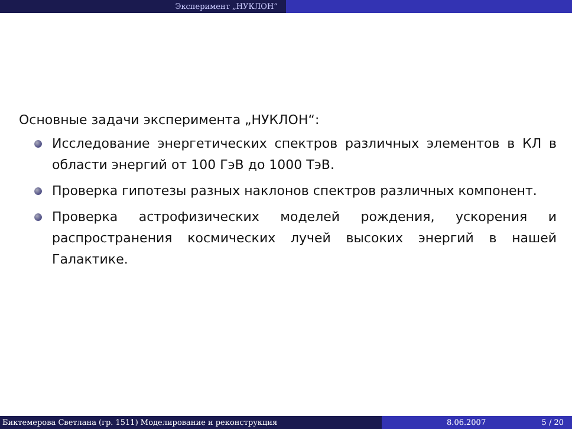Эксперимент „НУКЛОН“
Основные задачи эксперимента „НУКЛОН“:
Исследование энергетических спектров различных элементов в КЛ в области энергий от 100 ГэВ до 1000 ТэВ.
Проверка гипотезы разных наклонов спектров различных компонент.
Проверка астрофизических моделей рождения, ускорения и распространения космических лучей высоких энергий в нашей Галактике.
Биктемерова Светлана (гр. 1511) Моделирование и реконструкция 8.06.2007 5 / 20